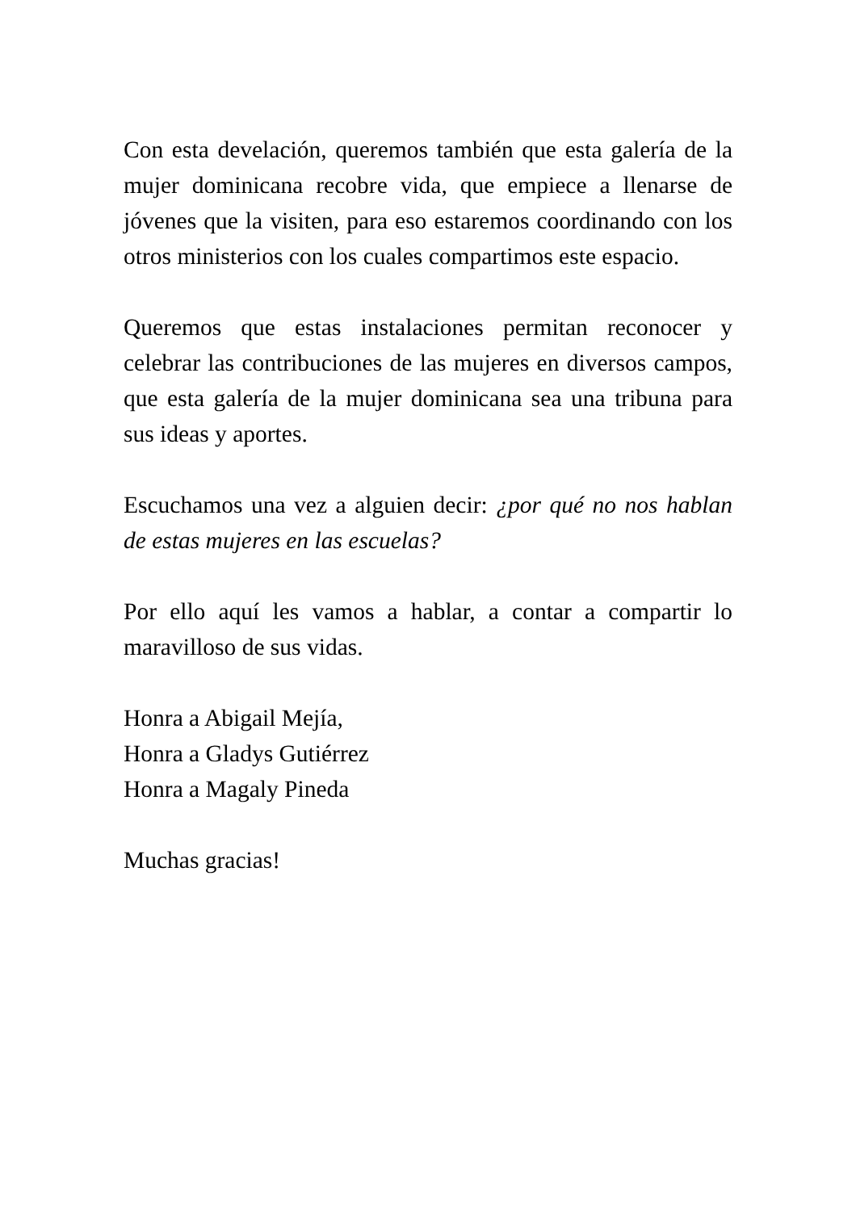Con esta develación, queremos también que esta galería de la mujer dominicana recobre vida, que empiece a llenarse de jóvenes que la visiten, para eso estaremos coordinando con los otros ministerios con los cuales compartimos este espacio.
Queremos que estas instalaciones permitan reconocer y celebrar las contribuciones de las mujeres en diversos campos, que esta galería de la mujer dominicana sea una tribuna para sus ideas y aportes.
Escuchamos una vez a alguien decir: ¿por qué no nos hablan de estas mujeres en las escuelas?
Por ello aquí les vamos a hablar, a contar a compartir lo maravilloso de sus vidas.
Honra a Abigail Mejía,
Honra a Gladys Gutiérrez
Honra a Magaly Pineda
Muchas gracias!